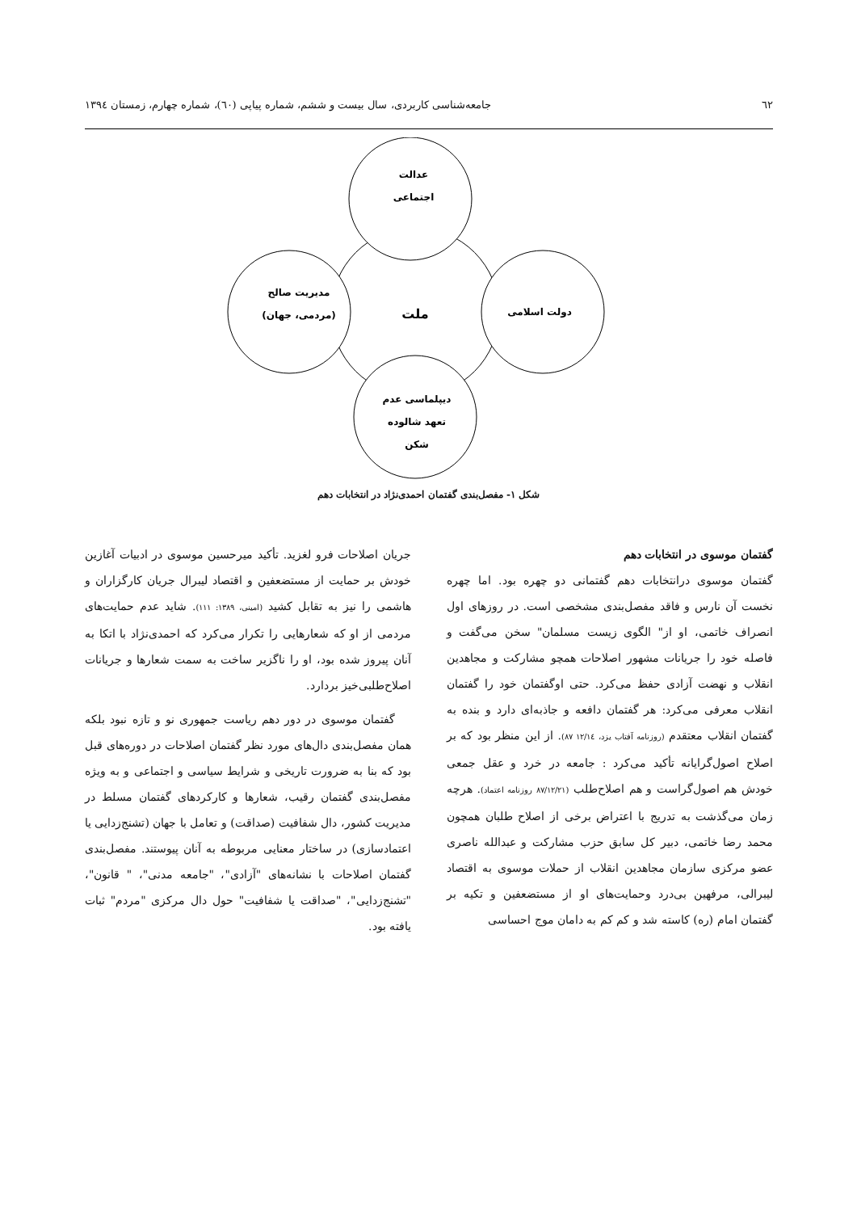٦٢ جامعه‌شناسی کاربردی، سال بیست و ششم، شماره پیاپی (٦٠)، شماره چهارم، زمستان ١٣٩٤
عدالت
اجتماعی
ملت
مدیریت صالح
(مردمی، جهان)
دولت اسلامی
دیپلماسی عدم
تعهد شالوده
شکن
شکل ١- مفصل‌بندی گفتمان احمدی‌نژاد در انتخابات دهم
گفتمان موسوی در انتخابات دهم
گفتمان موسوی درانتخابات دهم گفتمانی دو چهره بود. اما چهره نخست آن نارس و فاقد مفصل‌بندی مشخصی است. در روزهای اول انصراف خاتمی، او از" الگوی زیست مسلمان" سخن می‌گفت و فاصله خود را جریانات مشهور اصلاحات همچو مشارکت و مجاهدین انقلاب و نهضت آزادی حفظ می‌کرد. حتی اوگفتمان خود را گفتمان انقلاب معرفی می‌کرد: هر گفتمان دافعه و جاذبه‌ای دارد و بنده به گفتمان انقلاب معتقدم (روزنامه آفتاب یزد، ١٢/١٤ ٨٧). از این منظر بود که بر اصلاح اصول‌گرایانه تأکید می‌کرد : جامعه در خرد و عقل جمعی خودش هم اصول‌گراست و هم اصلاح‌طلب (٨٧/١٢/٢١ روزنامه اعتماد). هرچه زمان می‌گذشت به تدریج با اعتراض برخی از اصلاح طلبان همچون محمد رضا خاتمی، دبیر کل سابق حزب مشارکت و عبدالله ناصری عضو مرکزی سازمان مجاهدین انقلاب از حملات موسوی به اقتصاد لیبرالی، مرفهین بی‌درد وحمایت‌های او از مستضعفین و تکیه بر گفتمان امام (ره) کاسته شد و کم کم به دامان موج احساسی
جریان اصلاحات فرو لغزید. تأکید میرحسین موسوی در ادبیات آغازین خودش بر حمایت از مستضعفین و اقتصاد لیبرال جریان کارگزاران و هاشمی را نیز به تقابل کشید (امینی، ١٣٨٩: ١١١). شاید عدم حمایت‌های مردمی از او که شعارهایی را تکرار می‌کرد که احمدی‌نژاد با اتکا به آنان پیروز شده بود، او را ناگزیر ساخت به سمت شعارها و جریانات اصلاح‌طلبی‌خیز بردارد.
گفتمان موسوی در دور دهم ریاست جمهوری نو و تازه نبود بلکه همان مفصل‌بندی دال‌های مورد نظر گفتمان اصلاحات در دوره‌های قبل بود که بنا به ضرورت تاریخی و شرایط سیاسی و اجتماعی و به ویژه مفصل‌بندی گفتمان رقیب، شعارها و کارکردهای گفتمان مسلط در مدیریت کشور، دال شفافیت (صداقت) و تعامل با جهان (تشنج‌زدایی یا اعتمادسازی) در ساختار معنایی مربوطه به آنان پیوستند. مفصل‌بندی گفتمان اصلاحات با نشانه‌های "آزادی"، "جامعه مدنی"، " قانون"، "تشنج‌زدایی"، "صداقت یا شفافیت" حول دال مرکزی "مردم" ثبات یافته بود.